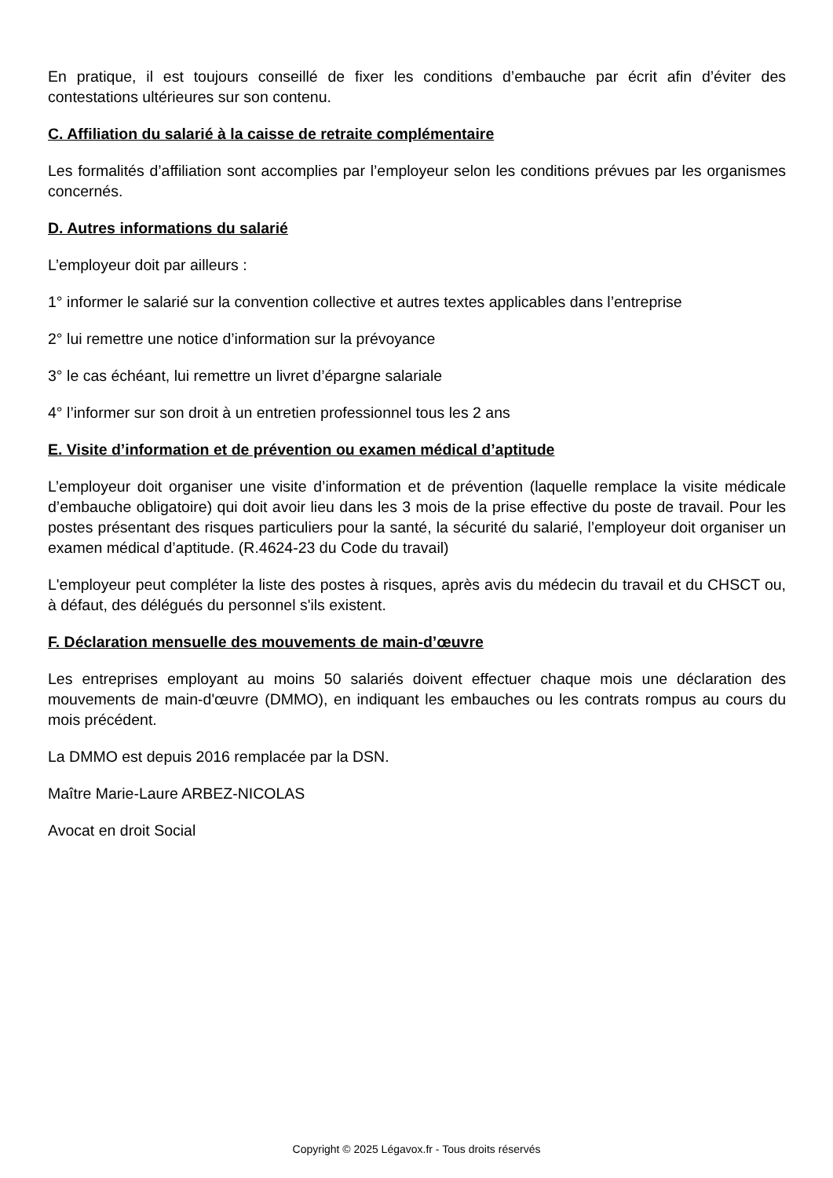En pratique, il est toujours conseillé de fixer les conditions d’embauche par écrit afin d’éviter des contestations ultérieures sur son contenu.
C. Affiliation du salarié à la caisse de retraite complémentaire
Les formalités d’affiliation sont accomplies par l’employeur selon les conditions prévues par les organismes concernés.
D. Autres informations du salarié
L’employeur doit par ailleurs :
1° informer le salarié sur la convention collective et autres textes applicables dans l’entreprise
2° lui remettre une notice d’information sur la prévoyance
3° le cas échéant, lui remettre un livret d’épargne salariale
4° l’informer sur son droit à un entretien professionnel tous les 2 ans
E. Visite d’information et de prévention ou examen médical d’aptitude
L’employeur doit organiser une visite d’information et de prévention (laquelle remplace la visite médicale d’embauche obligatoire) qui doit avoir lieu dans les 3 mois de la prise effective du poste de travail. Pour les postes présentant des risques particuliers pour la santé, la sécurité du salarié, l’employeur doit organiser un examen médical d’aptitude. (R.4624-23 du Code du travail)
L'employeur peut compléter la liste des postes à risques, après avis du médecin du travail et du CHSCT ou, à défaut, des délégués du personnel s'ils existent.
F. Déclaration mensuelle des mouvements de main-d’œuvre
Les entreprises employant au moins 50 salariés doivent effectuer chaque mois une déclaration des mouvements de main-d'œuvre (DMMO), en indiquant les embauches ou les contrats rompus au cours du mois précédent.
La DMMO est depuis 2016 remplacée par la DSN.
Maître Marie-Laure ARBEZ-NICOLAS
Avocat en droit Social
Copyright © 2025 Légavox.fr - Tous droits réservés